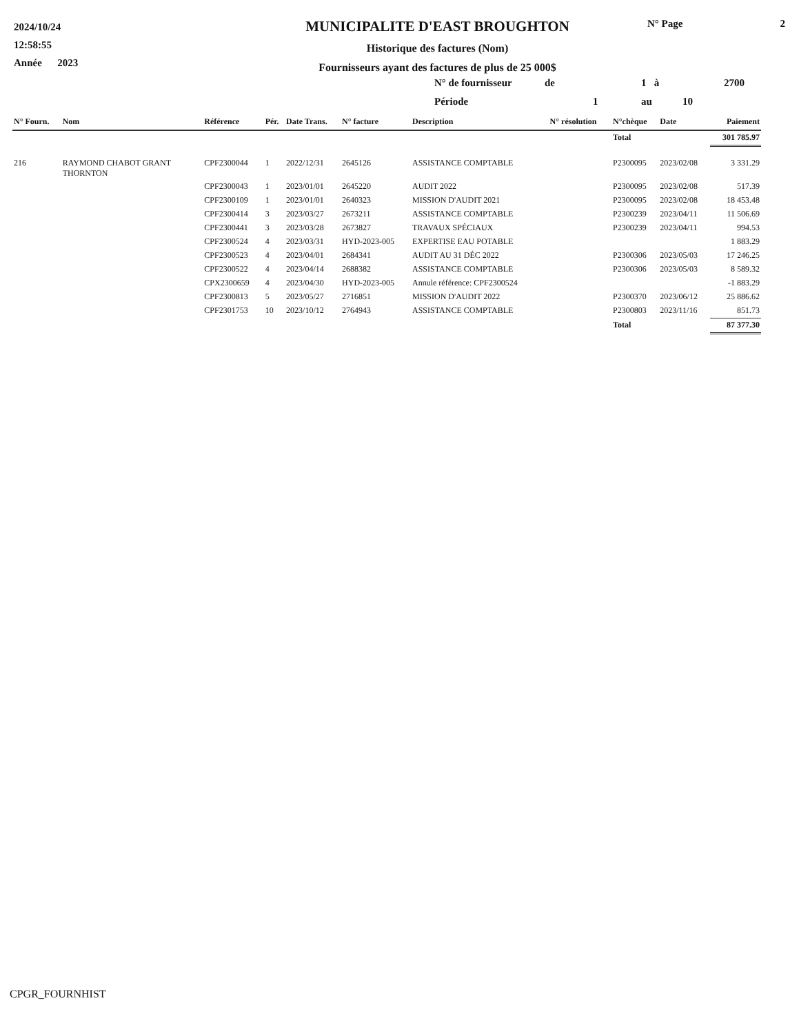2024/10/24
12:58:55
Année 2023
MUNICIPALITE D'EAST BROUGHTON
Historique des factures (Nom)
Fournisseurs ayant des factures de plus de 25 000$
N° Page 2
N° de fournisseur de 1 à 2700
Période 1 au 10
| N° Fourn. | Nom | Référence | Pér. | Date Trans. | N° facture | Description | N° résolution | N°chèque | Date | Paiement |
| --- | --- | --- | --- | --- | --- | --- | --- | --- | --- | --- |
| | | | | | | | | Total | | 301 785.97 |
| 216 | RAYMOND CHABOT GRANT THORNTON | CPF2300044 | 1 | 2022/12/31 | 2645126 | ASSISTANCE COMPTABLE | | P2300095 | 2023/02/08 | 3 331.29 |
| | | CPF2300043 | 1 | 2023/01/01 | 2645220 | AUDIT 2022 | | P2300095 | 2023/02/08 | 517.39 |
| | | CPF2300109 | 1 | 2023/01/01 | 2640323 | MISSION D'AUDIT 2021 | | P2300095 | 2023/02/08 | 18 453.48 |
| | | CPF2300414 | 3 | 2023/03/27 | 2673211 | ASSISTANCE COMPTABLE | | P2300239 | 2023/04/11 | 11 506.69 |
| | | CPF2300441 | 3 | 2023/03/28 | 2673827 | TRAVAUX SPÉCIAUX | | P2300239 | 2023/04/11 | 994.53 |
| | | CPF2300524 | 4 | 2023/03/31 | HYD-2023-005 | EXPERTISE EAU POTABLE | | | | 1 883.29 |
| | | CPF2300523 | 4 | 2023/04/01 | 2684341 | AUDIT AU 31 DÉC 2022 | | P2300306 | 2023/05/03 | 17 246.25 |
| | | CPF2300522 | 4 | 2023/04/14 | 2688382 | ASSISTANCE COMPTABLE | | P2300306 | 2023/05/03 | 8 589.32 |
| | | CPX2300659 | 4 | 2023/04/30 | HYD-2023-005 | Annule référence: CPF2300524 | | | | -1 883.29 |
| | | CPF2300813 | 5 | 2023/05/27 | 2716851 | MISSION D'AUDIT 2022 | | P2300370 | 2023/06/12 | 25 886.62 |
| | | CPF2301753 | 10 | 2023/10/12 | 2764943 | ASSISTANCE COMPTABLE | | P2300803 | 2023/11/16 | 851.73 |
| | | | | | | | | Total | | 87 377.30 |
CPGR_FOURNHIST